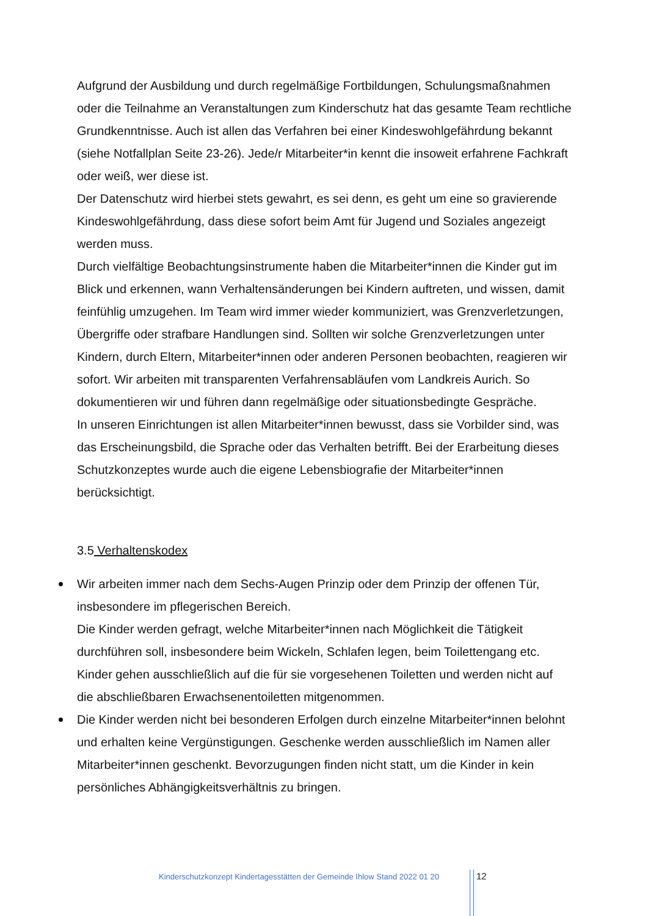Aufgrund der Ausbildung und durch regelmäßige Fortbildungen, Schulungsmaßnahmen oder die Teilnahme an Veranstaltungen zum Kinderschutz hat das gesamte Team rechtliche Grundkenntnisse. Auch ist allen das Verfahren bei einer Kindeswohlgefährdung bekannt (siehe Notfallplan Seite 23-26). Jede/r Mitarbeiter*in kennt die insoweit erfahrene Fachkraft oder weiß, wer diese ist.
Der Datenschutz wird hierbei stets gewahrt, es sei denn, es geht um eine so gravierende Kindeswohlgefährdung, dass diese sofort beim Amt für Jugend und Soziales angezeigt werden muss.
Durch vielfältige Beobachtungsinstrumente haben die Mitarbeiter*innen die Kinder gut im Blick und erkennen, wann Verhaltensänderungen bei Kindern auftreten, und wissen, damit feinfühlig umzugehen. Im Team wird immer wieder kommuniziert, was Grenzverletzungen, Übergriffe oder strafbare Handlungen sind. Sollten wir solche Grenzverletzungen unter Kindern, durch Eltern, Mitarbeiter*innen oder anderen Personen beobachten, reagieren wir sofort. Wir arbeiten mit transparenten Verfahrensabläufen vom Landkreis Aurich. So dokumentieren wir und führen dann regelmäßige oder situationsbedingte Gespräche.
In unseren Einrichtungen ist allen Mitarbeiter*innen bewusst, dass sie Vorbilder sind, was das Erscheinungsbild, die Sprache oder das Verhalten betrifft. Bei der Erarbeitung dieses Schutzkonzeptes wurde auch die eigene Lebensbiografie der Mitarbeiter*innen berücksichtigt.
3.5 Verhaltenskodex
Wir arbeiten immer nach dem Sechs-Augen Prinzip oder dem Prinzip der offenen Tür, insbesondere im pflegerischen Bereich.
Die Kinder werden gefragt, welche Mitarbeiter*innen nach Möglichkeit die Tätigkeit durchführen soll, insbesondere beim Wickeln, Schlafen legen, beim Toilettengang etc.
Kinder gehen ausschließlich auf die für sie vorgesehenen Toiletten und werden nicht auf die abschließbaren Erwachsenentoiletten mitgenommen.
Die Kinder werden nicht bei besonderen Erfolgen durch einzelne Mitarbeiter*innen belohnt und erhalten keine Vergünstigungen. Geschenke werden ausschließlich im Namen aller Mitarbeiter*innen geschenkt. Bevorzugungen finden nicht statt, um die Kinder in kein persönliches Abhängigkeitsverhältnis zu bringen.
Kinderschutzkonzept Kindertagesstätten der Gemeinde Ihlow Stand 2022 01 20
12